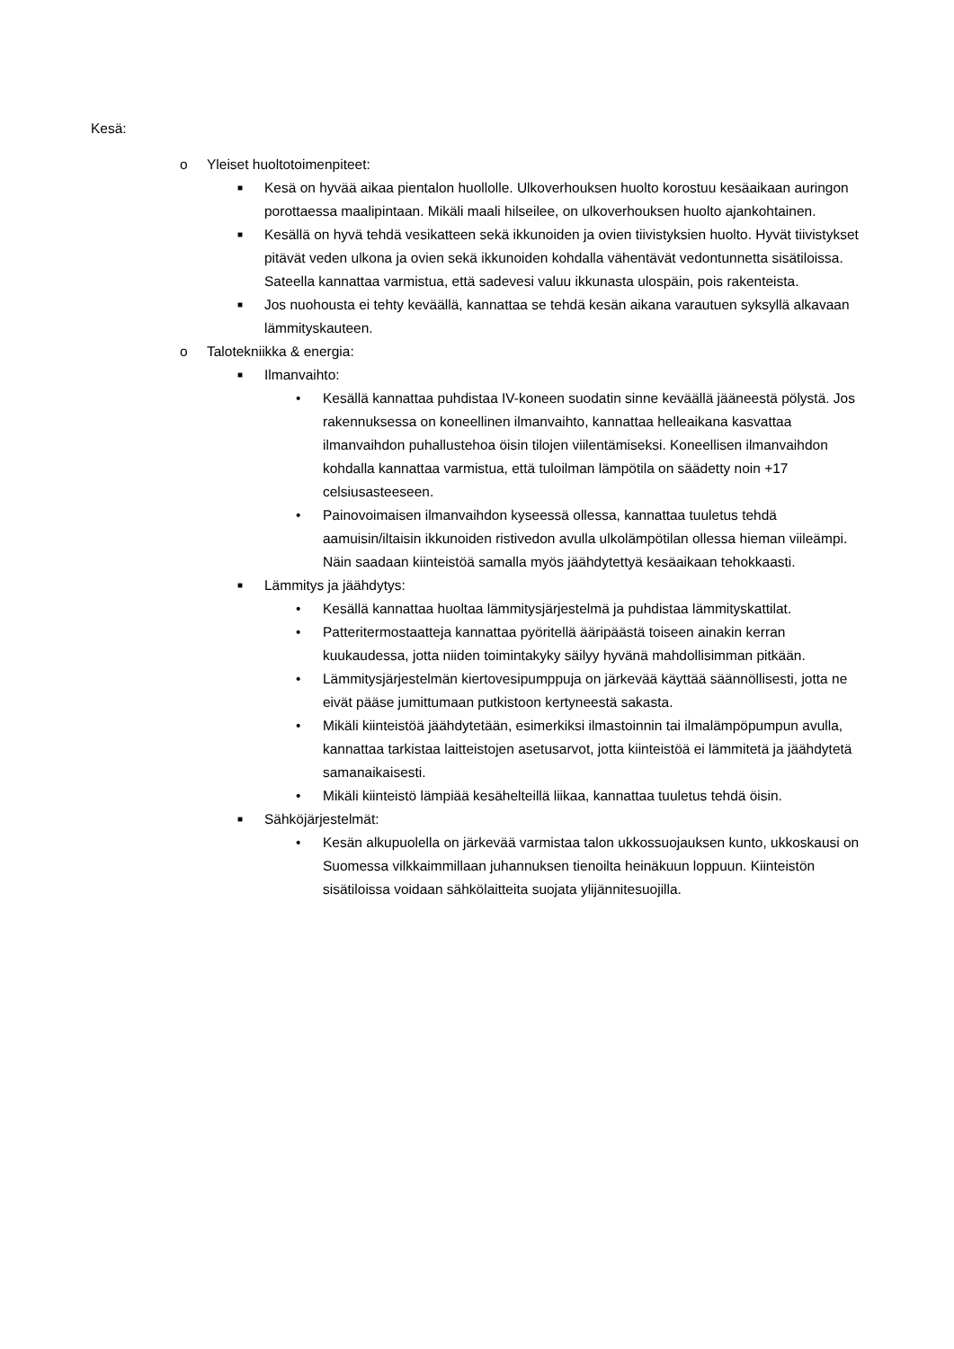Kesä:
o Yleiset huoltotoimenpiteet:
■ Kesä on hyvää aikaa pientalon huollolle. Ulkoverhouksen huolto korostuu kesäaikaan auringon porottaessa maalipintaan. Mikäli maali hilseilee, on ulkoverhouksen huolto ajankohtainen.
■ Kesällä on hyvä tehdä vesikatteen sekä ikkunoiden ja ovien tiivistyksien huolto. Hyvät tiivistykset pitävät veden ulkona ja ovien sekä ikkunoiden kohdalla vähentävät vedontunnetta sisätiloissa. Sateella kannattaa varmistua, että sadevesi valuu ikkunasta ulospäin, pois rakenteista.
■ Jos nuohousta ei tehty keväällä, kannattaa se tehdä kesän aikana varautuen syksyllä alkavaan lämmityskauteen.
o Talotekniikka & energia:
■ Ilmanvaihto:
• Kesällä kannattaa puhdistaa IV-koneen suodatin sinne keväällä jääneestä pölystä. Jos rakennuksessa on koneellinen ilmanvaihto, kannattaa helleaikana kasvattaa ilmanvaihdon puhallustehoa öisin tilojen viilentämiseksi. Koneellisen ilmanvaihdon kohdalla kannattaa varmistua, että tuloilman lämpötila on säädetty noin +17 celsiusasteeseen.
• Painovoimaisen ilmanvaihdon kyseessä ollessa, kannattaa tuuletus tehdä aamuisin/iltaisin ikkunoiden ristivedon avulla ulkolämpötilan ollessa hieman viileämpi. Näin saadaan kiinteistöä samalla myös jäähdytettyä kesäaikaan tehokkaasti.
■ Lämmitys ja jäähdytys:
• Kesällä kannattaa huoltaa lämmitysjärjestelmä ja puhdistaa lämmityskattilat.
• Patteritermostaatteja kannattaa pyöritellä ääripäästä toiseen ainakin kerran kuukaudessa, jotta niiden toimintakyky säilyy hyvänä mahdollisimman pitkään.
• Lämmitysjärjestelmän kiertovesipumppuja on järkevää käyttää säännöllisesti, jotta ne eivät pääse jumittumaan putkistoon kertyneestä sakasta.
• Mikäli kiinteistöä jäähdytetään, esimerkiksi ilmastoinnin tai ilmalämpöpumpun avulla, kannattaa tarkistaa laitteistojen asetusarvot, jotta kiinteistöä ei lämmitetä ja jäähdytetä samanaikaisesti.
• Mikäli kiinteistö lämpiää kesähelteillä liikaa, kannattaa tuuletus tehdä öisin.
■ Sähköjärjestelmät:
• Kesän alkupuolella on järkevää varmistaa talon ukkossuojauksen kunto, ukkoskausi on Suomessa vilkkaimmillaan juhannuksen tienoilta heinäkuun loppuun. Kiinteistön sisätiloissa voidaan sähkölaitteita suojata ylijännitesuojilla.